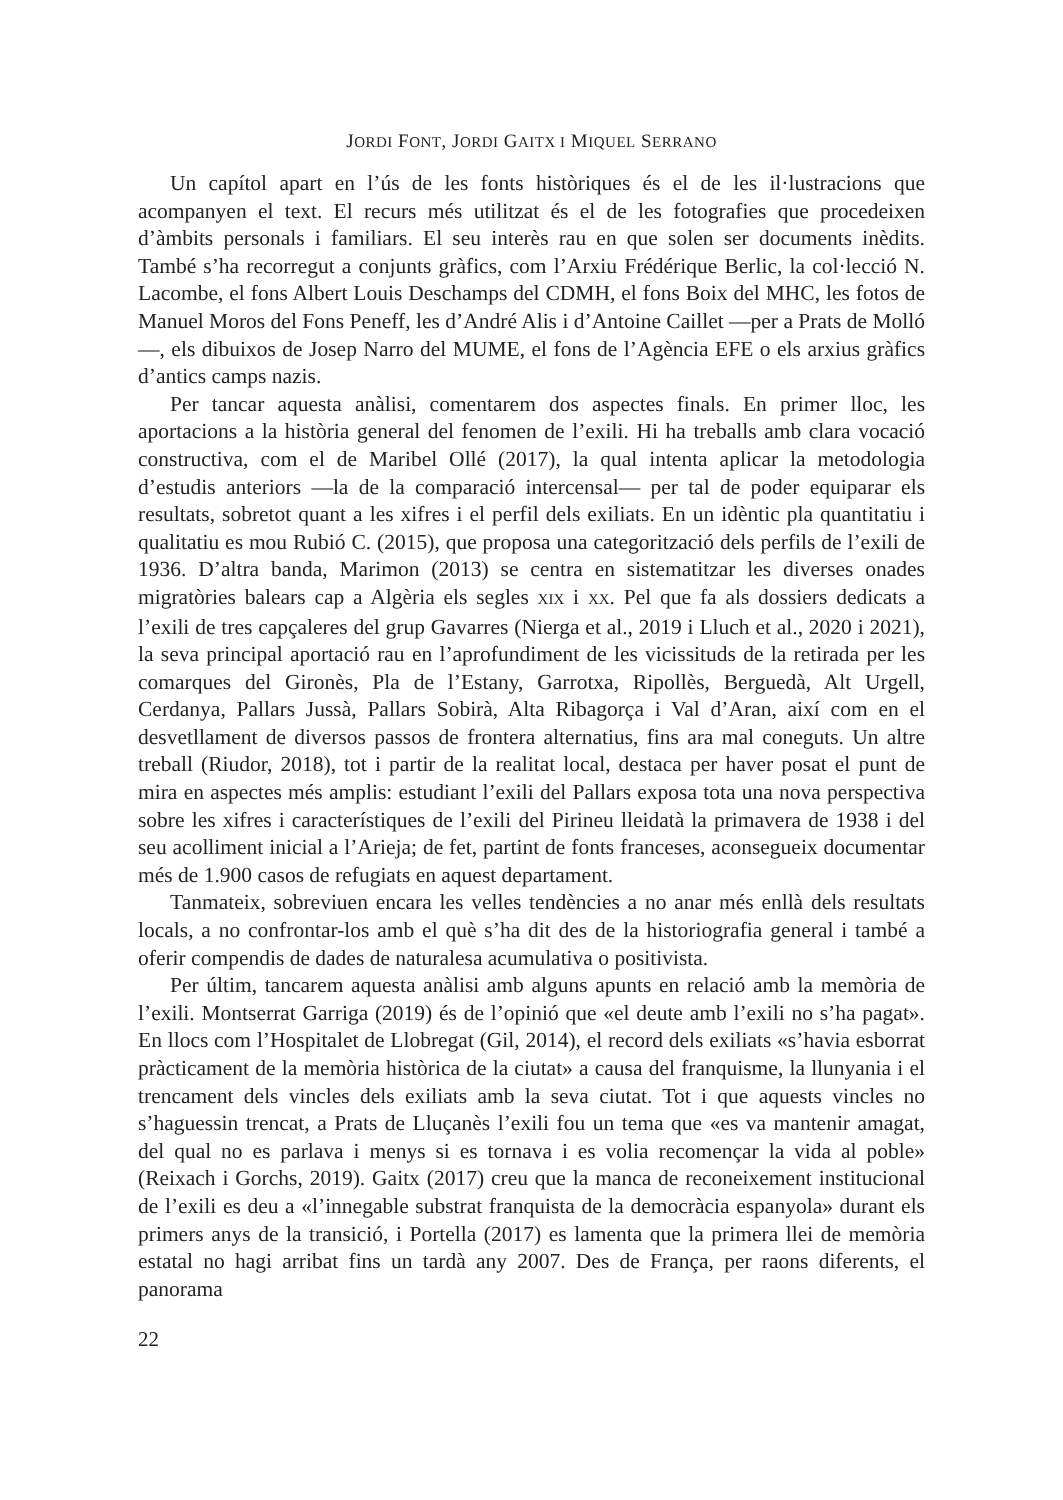JORDI FONT, JORDI GAITX I MIQUEL SERRANO
Un capítol apart en l’ús de les fonts històriques és el de les il·lustracions que acompanyen el text. El recurs més utilitzat és el de les fotografies que procedeixen d’àmbits personals i familiars. El seu interès rau en que solen ser documents inèdits. També s’ha recorregut a conjunts gràfics, com l’Arxiu Frédérique Berlic, la col·lecció N. Lacombe, el fons Albert Louis Deschamps del CDMH, el fons Boix del MHC, les fotos de Manuel Moros del Fons Peneff, les d’André Alis i d’Antoine Caillet —per a Prats de Molló—, els dibuixos de Josep Narro del MUME, el fons de l’Agència EFE o els arxius gràfics d’antics camps nazis.
Per tancar aquesta anàlisi, comentarem dos aspectes finals. En primer lloc, les aportacions a la història general del fenomen de l’exili. Hi ha treballs amb clara vocació constructiva, com el de Maribel Ollé (2017), la qual intenta aplicar la metodologia d’estudis anteriors —la de la comparació intercensal— per tal de poder equiparar els resultats, sobretot quant a les xifres i el perfil dels exiliats. En un idèntic pla quantitatiu i qualitatiu es mou Rubió C. (2015), que proposa una categorització dels perfils de l’exili de 1936. D’altra banda, Marimon (2013) se centra en sistematitzar les diverses onades migratòries balears cap a Algèria els segles XIX i XX. Pel que fa als dossiers dedicats a l’exili de tres capçaleres del grup Gavarres (Nierga et al., 2019 i Lluch et al., 2020 i 2021), la seva principal aportació rau en l’aprofundiment de les vicissituds de la retirada per les comarques del Gironès, Pla de l’Estany, Garrotxa, Ripollès, Berguedà, Alt Urgell, Cerdanya, Pallars Jussà, Pallars Sobirà, Alta Ribagorça i Val d’Aran, així com en el desvetllament de diversos passos de frontera alternatius, fins ara mal coneguts. Un altre treball (Riudor, 2018), tot i partir de la realitat local, destaca per haver posat el punt de mira en aspectes més amplis: estudiant l’exili del Pallars exposa tota una nova perspectiva sobre les xifres i característiques de l’exili del Pirineu lleidatà la primavera de 1938 i del seu acolliment inicial a l’Arieja; de fet, partint de fonts franceses, aconsegueix documentar més de 1.900 casos de refugiats en aquest departament.
Tanmateix, sobreviuen encara les velles tendències a no anar més enllà dels resultats locals, a no confrontar-los amb el què s’ha dit des de la historiografia general i també a oferir compendis de dades de naturalesa acumulativa o positivista.
Per últim, tancarem aquesta anàlisi amb alguns apunts en relació amb la memòria de l’exili. Montserrat Garriga (2019) és de l’opinió que «el deute amb l’exili no s’ha pagat». En llocs com l’Hospitalet de Llobregat (Gil, 2014), el record dels exiliats «s’havia esborrat pràcticament de la memòria històrica de la ciutat» a causa del franquisme, la llunyania i el trencament dels vincles dels exiliats amb la seva ciutat. Tot i que aquests vincles no s’haguessin trencat, a Prats de Lluçanès l’exili fou un tema que «es va mantenir amagat, del qual no es parlava i menys si es tornava i es volia recomençar la vida al poble» (Reixach i Gorchs, 2019). Gaitx (2017) creu que la manca de reconeixement institucional de l’exili es deu a «l’innegable substrat franquista de la democràcia espanyola» durant els primers anys de la transició, i Portella (2017) es lamenta que la primera llei de memòria estatal no hagi arribat fins un tardà any 2007. Des de França, per raons diferents, el panorama
22